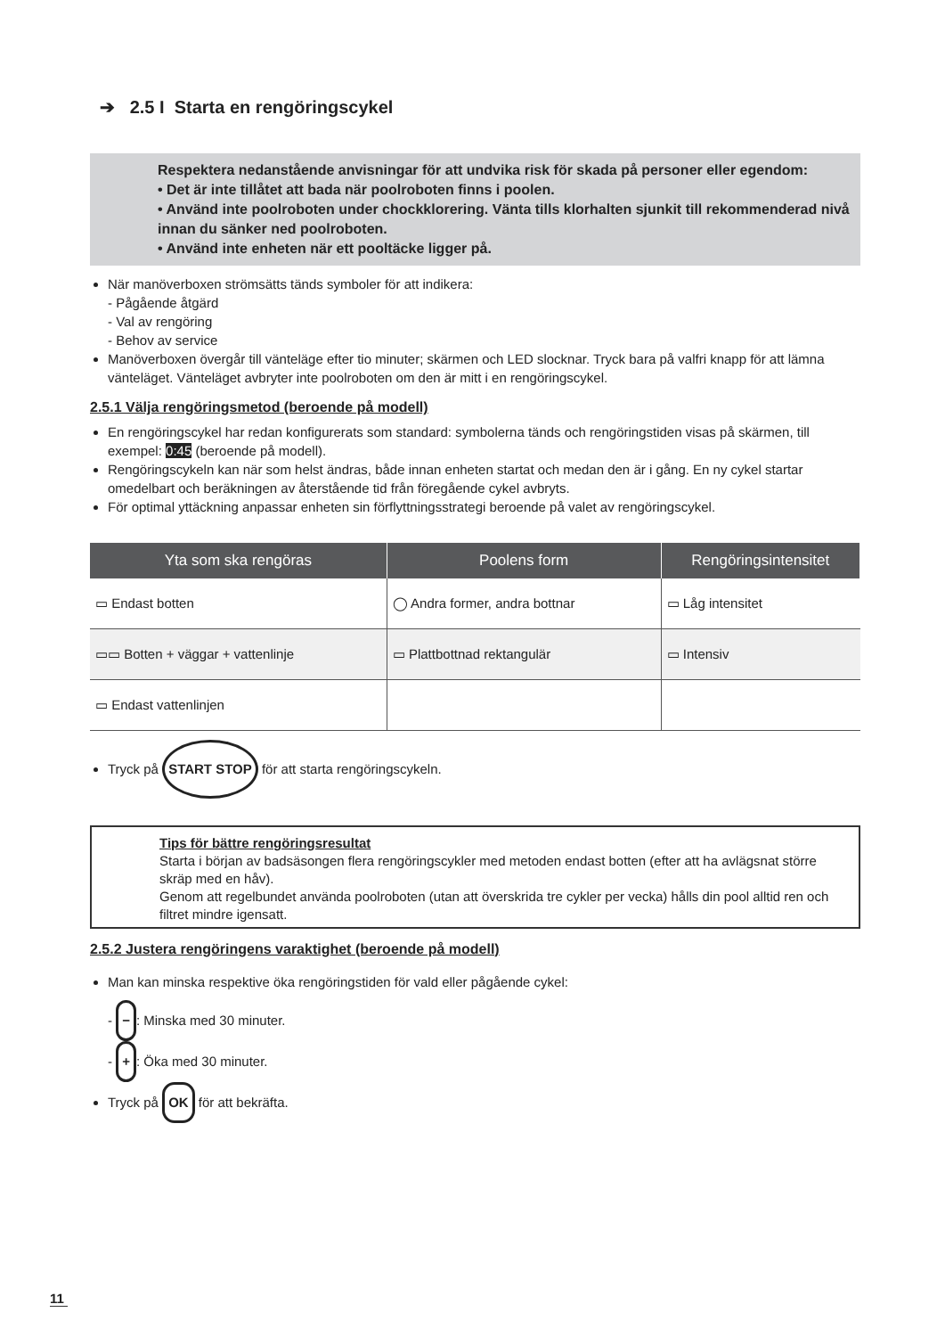➔ 2.5 I Starta en rengöringscykel
Respektera nedanstående anvisningar för att undvika risk för skada på personer eller egendom:
• Det är inte tillåtet att bada när poolroboten finns i poolen.
• Använd inte poolroboten under chockklorering. Vänta tills klorhalten sjunkit till rekommenderad nivå innan du sänker ned poolroboten.
• Använd inte enheten när ett pooltäcke ligger på.
När manöverboxen strömsätts tänds symboler för att indikera:
- Pågående åtgärd
- Val av rengöring
- Behov av service
Manöverboxen övergår till vänteläge efter tio minuter; skärmen och LED slocknar. Tryck bara på valfri knapp för att lämna vänteläget. Vänteläget avbryter inte poolroboten om den är mitt i en rengöringscykel.
2.5.1 Välja rengöringsmetod (beroende på modell)
En rengöringscykel har redan konfigurerats som standard: symbolerna tänds och rengöringstiden visas på skärmen, till exempel: 0:45 (beroende på modell).
Rengöringscykeln kan när som helst ändras, både innan enheten startat och medan den är i gång. En ny cykel startar omedelbart och beräkningen av återstående tid från föregående cykel avbryts.
För optimal yttäckning anpassar enheten sin förflyttningsstrategi beroende på valet av rengöringscykel.
| Yta som ska rengöras | Poolens form | Rengöringsintensitet |
| --- | --- | --- |
| ▭ Endast botten | ◯ Andra former, andra bottnar | ▭ Låg intensitet |
| ▭▭ Botten + väggar + vattenlinje | ▭ Plattbottnad rektangulär | ▭ Intensiv |
| ▭ Endast vattenlinjen | | |
Tryck på START STOP för att starta rengöringscykeln.
Tips för bättre rengöringsresultat
Starta i början av badsäsongen flera rengöringscykler med metoden endast botten (efter att ha avlägsnat större skräp med en håv).
Genom att regelbundet använda poolroboten (utan att överskrida tre cykler per vecka) hålls din pool alltid ren och filtret mindre igensatt.
2.5.2 Justera rengöringens varaktighet (beroende på modell)
Man kan minska respektive öka rengöringstiden för vald eller pågående cykel:
- −: Minska med 30 minuter.
- +: Öka med 30 minuter.
Tryck på OK för att bekräfta.
11